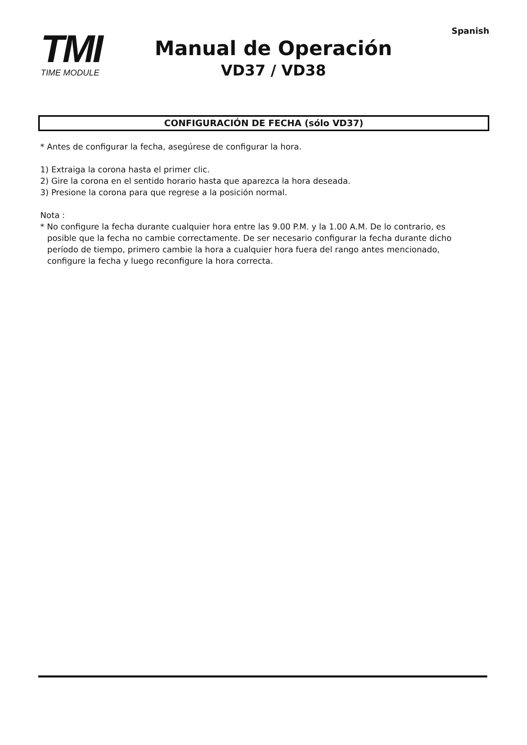Spanish
TMI
TIME MODULE
Manual de Operación
VD37 / VD38
CONFIGURACIÓN DE FECHA (sólo VD37)
* Antes de configurar la fecha, asegúrese de configurar la hora.
1) Extraiga la corona hasta el primer clic.
2) Gire la corona en el sentido horario hasta que aparezca la hora deseada.
3) Presione la corona para que regrese a la posición normal.
Nota :
* No configure la fecha durante cualquier hora entre las 9.00 P.M. y la 1.00 A.M. De lo contrario, es
posible que la fecha no cambie correctamente. De ser necesario configurar la fecha durante dicho
período de tiempo, primero cambie la hora a cualquier hora fuera del rango antes mencionado,
configure la fecha y luego reconfigure la hora correcta.